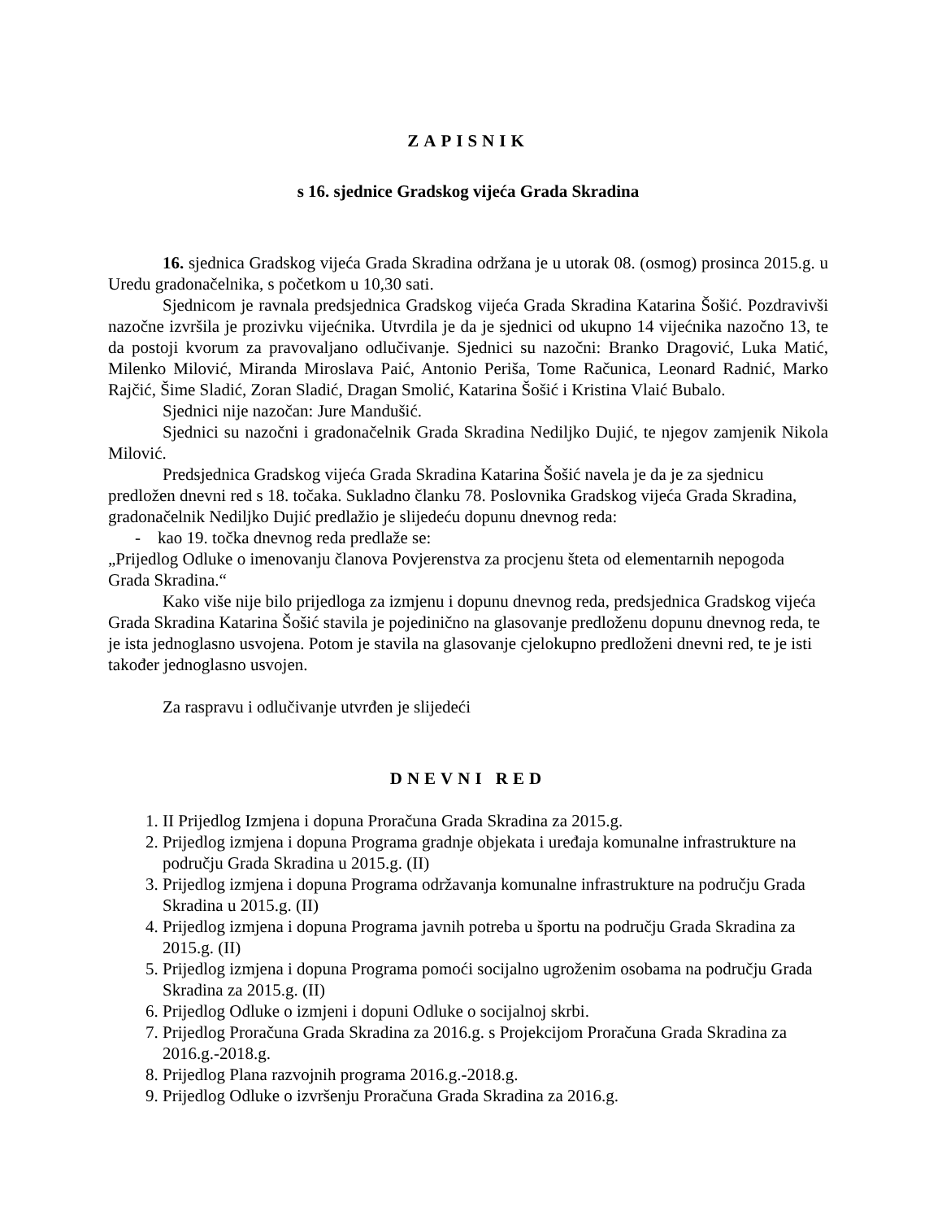ZAPISNIK
s 16. sjednice Gradskog vijeća Grada Skradina
16. sjednica Gradskog vijeća Grada Skradina održana je u utorak 08. (osmog) prosinca 2015.g. u Uredu gradonačelnika, s početkom u 10,30 sati.
Sjednicom je ravnala predsjednica Gradskog vijeća Grada Skradina Katarina Šošić. Pozdravivši nazočne izvršila je prozivku vijećnika. Utvrdila je da je sjednici od ukupno 14 vijećnika nazočno 13, te da postoji kvorum za pravovaljano odlučivanje. Sjednici su nazočni: Branko Dragović, Luka Matić, Milenko Milović, Miranda Miroslava Paić, Antonio Periša, Tome Računica, Leonard Radnić, Marko Rajčić, Šime Sladić, Zoran Sladić, Dragan Smolić, Katarina Šošić i Kristina Vlaić Bubalo.
Sjednici nije nazočan: Jure Mandušić.
Sjednici su nazočni i gradonačelnik Grada Skradina Nediljko Dujić, te njegov zamjenik Nikola Milović.
Predsjednica Gradskog vijeća Grada Skradina Katarina Šošić navela je da je za sjednicu predložen dnevni red s 18. točaka. Sukladno članku 78. Poslovnika Gradskog vijeća Grada Skradina, gradonačelnik Nediljko Dujić predlažio je slijedeću dopunu dnevnog reda:
- kao 19. točka dnevnog reda predlaže se:
„Prijedlog Odluke o imenovanju članova Povjerenstva za procjenu šteta od elementarnih nepogoda Grada Skradina.“
Kako više nije bilo prijedloga za izmjenu i dopunu dnevnog reda, predsjednica Gradskog vijeća Grada Skradina Katarina Šošić stavila je pojedinično na glasovanje predloženu dopunu dnevnog reda, te je ista jednoglasno usvojena. Potom je stavila na glasovanje cjelokupno predloženi dnevni red, te je isti također jednoglasno usvojen.
Za raspravu i odlučivanje utvrđen je slijedeći
DNEVNI RED
1. II Prijedlog Izmjena i dopuna Proračuna Grada Skradina za 2015.g.
2. Prijedlog izmjena i dopuna Programa gradnje objekata i uređaja komunalne infrastrukture na području Grada Skradina u 2015.g. (II)
3. Prijedlog izmjena i dopuna Programa održavanja komunalne infrastrukture na području Grada Skradina u 2015.g. (II)
4. Prijedlog izmjena i dopuna Programa javnih potreba u športu na području Grada Skradina za 2015.g. (II)
5. Prijedlog izmjena i dopuna Programa pomoći socijalno ugroženim osobama na području Grada Skradina za 2015.g. (II)
6. Prijedlog Odluke o izmjeni i dopuni Odluke o socijalnoj skrbi.
7. Prijedlog Proračuna Grada Skradina za 2016.g. s Projekcijom Proračuna Grada Skradina za 2016.g.-2018.g.
8. Prijedlog Plana razvojnih programa 2016.g.-2018.g.
9. Prijedlog Odluke o izvršenju Proračuna Grada Skradina za 2016.g.